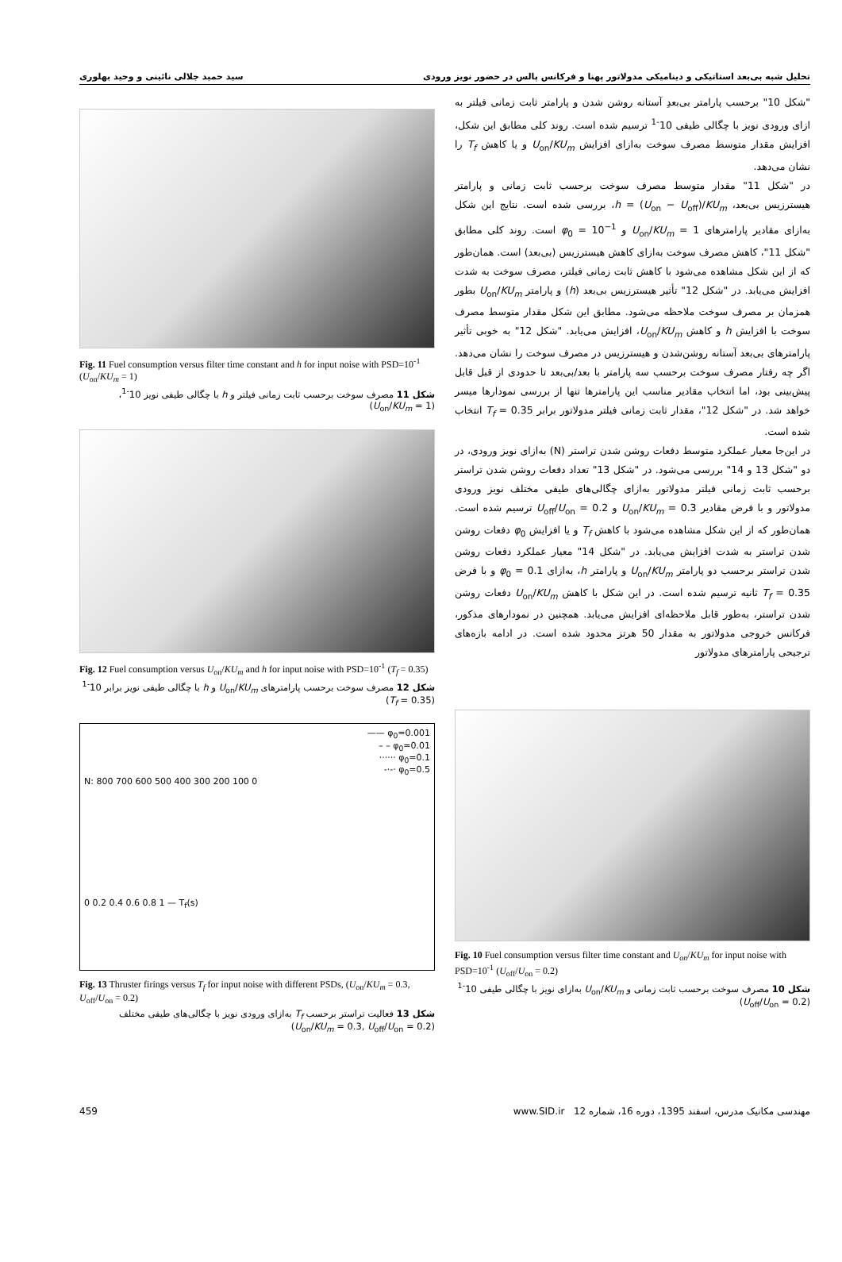تحلیل شبه بی‌بعد استاتیکی و دینامیکی مدولاتور پهنا و فرکانس پالس در حضور نویز ورودی سید حمید جلالی نائینی و وحید بهلوری
Fig. 11 Fuel consumption versus filter time constant and h for input noise with PSD=10<sup>-1</sup> (U<sub>on</sub>/KU<sub>m</sub> = 1)
شکل 11 مصرف سوخت برحسب ثابت زمانی فیلتر و h با چگالی طیفی نویز 10<sup>-1</sup>، (U<sub>on</sub>/KU<sub>m</sub> = 1)
Fig. 12 Fuel consumption versus U<sub>on</sub>/KU<sub>m</sub> and h for input noise with PSD=10<sup>-1</sup> (T<sub>f</sub> = 0.35)
شکل 12 مصرف سوخت برحسب پارامترهای U<sub>on</sub>/KU<sub>m</sub> و h با چگالی طیفی نویز برابر 10<sup>-1</sup> (T<sub>f</sub> = 0.35)
—— φ<sub>0</sub>=0.001
– – φ<sub>0</sub>=0.01
······ φ<sub>0</sub>=0.1
-·-· φ<sub>0</sub>=0.5
N: 800 700 600 500 400 300 200 100 0
0 0.2 0.4 0.6 0.8 1 — T<sub>f</sub>(s)
Fig. 13 Thruster firings versus T<sub>f</sub> for input noise with different PSDs, (U<sub>on</sub>/KU<sub>m</sub> = 0.3, U<sub>off</sub>/U<sub>on</sub> = 0.2)
شکل 13 فعالیت تراستر برحسب T<sub>f</sub> به‌ازای ورودی نویز با چگالی‌های طیفی مختلف (U<sub>on</sub>/KU<sub>m</sub> = 0.3, U<sub>off</sub>/U<sub>on</sub> = 0.2)
"شکل 10" برحسب پارامتر بی‌بعدِ آستانه روشن شدن و پارامتر ثابت زمانی فیلتر به ازای ورودی نویز با چگالی طیفی 10<sup>-1</sup> ترسیم شده است. روند کلی مطابق این شکل، افزایش مقدار متوسط مصرف سوخت به‌ازای افزایش U<sub>on</sub>/KU<sub>m</sub> و یا کاهش T<sub>f</sub> را نشان می‌دهد.
در "شکل 11" مقدار متوسط مصرف سوخت برحسب ثابت زمانی و پارامتر هیسترزیس بی‌بعد، h = (U<sub>on</sub> − U<sub>off</sub>)/KU<sub>m</sub>، بررسی شده است. نتایج این شکل به‌ازای مقادیر پارامترهای U<sub>on</sub>/KU<sub>m</sub> = 1 و φ<sub>0</sub> = 10<sup>−1</sup> است. روند کلی مطابق "شکل 11"، کاهش مصرف سوخت به‌ازای کاهش هیسترزیس (بی‌بعد) است. همان‌طور که از این شکل مشاهده می‌شود با کاهش ثابت زمانی فیلتر، مصرف سوخت به شدت افزایش می‌یابد. در "شکل 12" تأثیر هیسترزیس بی‌بعد (h) و پارامتر U<sub>on</sub>/KU<sub>m</sub> بطور همزمان بر مصرف سوخت ملاحظه می‌شود. مطابق این شکل مقدار متوسط مصرف سوخت با افزایش h و کاهش U<sub>on</sub>/KU<sub>m</sub>، افزایش می‌یابد. "شکل 12" به خوبی تأثیر پارامترهای بی‌بعد آستانه روشن‌شدن و هیسترزیس در مصرف سوخت را نشان می‌دهد. اگر چه رفتار مصرف سوخت برحسب سه پارامتر با بعد/بی‌بعد تا حدودی از قبل قابل پیش‌بینی بود، اما انتخاب مقادیر مناسب این پارامترها تنها از بررسی نمودارها میسر خواهد شد. در "شکل 12"، مقدار ثابت زمانی فیلتر مدولاتور برابر T<sub>f</sub> = 0.35 انتخاب شده است.
در این‌جا معیار عملکرد متوسط دفعات روشن شدن تراستر (N) به‌ازای نویز ورودی، در دو "شکل 13 و 14" بررسی می‌شود. در "شکل 13" تعداد دفعات روشن شدن تراستر برحسب ثابت زمانی فیلتر مدولاتور به‌ازای چگالی‌های طیفی مختلف نویز ورودی مدولاتور و با فرض مقادیر U<sub>on</sub>/KU<sub>m</sub> = 0.3 و U<sub>off</sub>/U<sub>on</sub> = 0.2 ترسیم شده است. همان‌طور که از این شکل مشاهده می‌شود با کاهش T<sub>f</sub> و یا افزایش φ<sub>0</sub> دفعات روشن شدن تراستر به شدت افزایش می‌یابد. در "شکل 14" معیار عملکرد دفعات روشن شدن تراستر برحسب دو پارامتر U<sub>on</sub>/KU<sub>m</sub> و پارامتر h، به‌ازای φ<sub>0</sub> = 0.1 و با فرض T<sub>f</sub> = 0.35 ثانیه ترسیم شده است. در این شکل با کاهش U<sub>on</sub>/KU<sub>m</sub> دفعات روشن شدن تراستر، به‌طور قابل ملاحظه‌ای افزایش می‌یابد. همچنین در نمودارهای مذکور، فرکانس خروجی مدولاتور به مقدار 50 هرتز محدود شده است. در ادامه بازه‌های ترجیحی پارامترهای مدولاتور
Fig. 10 Fuel consumption versus filter time constant and U<sub>on</sub>/KU<sub>m</sub> for input noise with PSD=10<sup>-1</sup> (U<sub>off</sub>/U<sub>on</sub> = 0.2)
شکل 10 مصرف سوخت برحسب ثابت زمانی و U<sub>on</sub>/KU<sub>m</sub> به‌ازای نویز با چگالی طیفی 10<sup>-1</sup> (U<sub>off</sub>/U<sub>on</sub> = 0.2)
459 مهندسی مکانیک مدرس، اسفند 1395، دوره 16، شماره 12 www.SID.ir